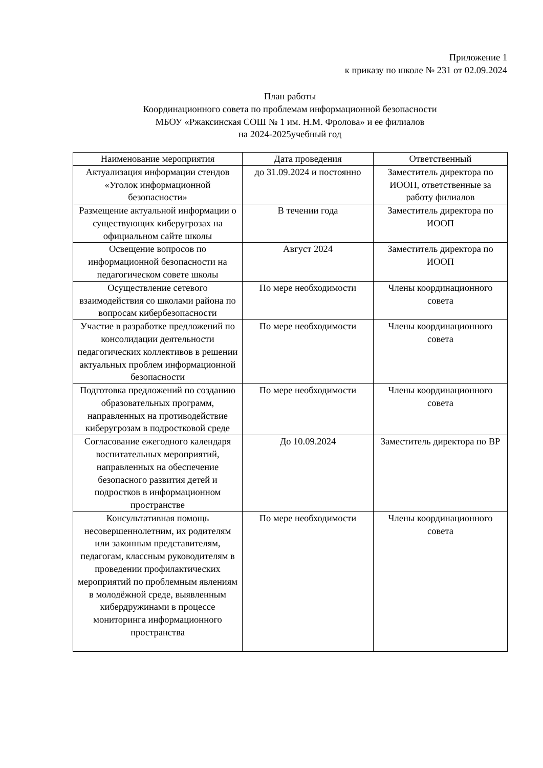Приложение 1
к приказу по школе № 231 от 02.09.2024
План работы
Координационного совета по проблемам информационной безопасности
МБОУ «Ржаксинская СОШ № 1 им. Н.М. Фролова» и ее филиалов
на 2024-2025учебный год
| Наименование мероприятия | Дата проведения | Ответственный |
| --- | --- | --- |
| Актуализация информации стендов «Уголок информационной безопасности» | до 31.09.2024 и постоянно | Заместитель директора по ИООП, ответственные за работу филиалов |
| Размещение актуальной информации о существующих киберугрозах на официальном сайте школы | В течении года | Заместитель директора по ИООП |
| Освещение вопросов по информационной безопасности на педагогическом совете школы | Август 2024 | Заместитель директора по ИООП |
| Осуществление сетевого взаимодействия со школами района по вопросам кибербезопасности | По мере необходимости | Члены координационного совета |
| Участие в разработке предложений по консолидации деятельности педагогических коллективов в решении актуальных проблем информационной безопасности | По мере необходимости | Члены координационного совета |
| Подготовка предложений по созданию образовательных программ, направленных на противодействие киберугрозам в подростковой среде | По мере необходимости | Члены координационного совета |
| Согласование ежегодного календаря воспитательных мероприятий, направленных на обеспечение безопасного развития детей и подростков в информационном пространстве | До 10.09.2024 | Заместитель директора по ВР |
| Консультативная помощь несовершеннолетним, их родителям или законным представителям, педагогам, классным руководителям в проведении профилактических мероприятий по проблемным явлениям в молодёжной среде, выявленным кибердружинами в процессе мониторинга информационного пространства | По мере необходимости | Члены координационного совета |